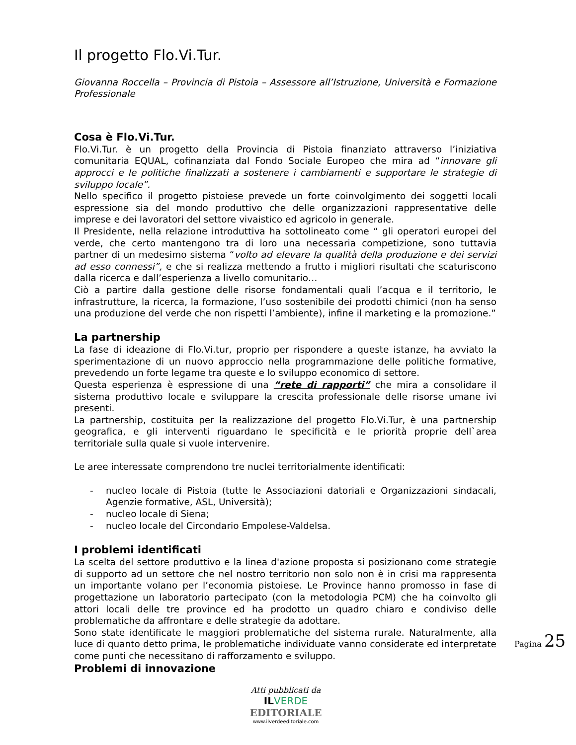Il progetto Flo.Vi.Tur.
Giovanna Roccella – Provincia di Pistoia – Assessore all’Istruzione, Università e Formazione Professionale
Cosa è Flo.Vi.Tur.
Flo.Vi.Tur. è un progetto della Provincia di Pistoia finanziato attraverso l’iniziativa comunitaria EQUAL, cofinanziata dal Fondo Sociale Europeo che mira ad “innovare gli approcci e le politiche finalizzati a sostenere i cambiamenti e supportare le strategie di sviluppo locale”.
Nello specifico il progetto pistoiese prevede un forte coinvolgimento dei soggetti locali espressione sia del mondo produttivo che delle organizzazioni rappresentative delle imprese e dei lavoratori del settore vivaistico ed agricolo in generale.
Il Presidente, nella relazione introduttiva ha sottolineato come “ gli operatori europei del verde, che certo mantengono tra di loro una necessaria competizione, sono tuttavia partner di un medesimo sistema “volto ad elevare la qualità della produzione e dei servizi ad esso connessi”, e che si realizza mettendo a frutto i migliori risultati che scaturiscono dalla ricerca e dall’esperienza a livello comunitario…
Ciò a partire dalla gestione delle risorse fondamentali quali l’acqua e il territorio, le infrastrutture, la ricerca, la formazione, l’uso sostenibile dei prodotti chimici (non ha senso una produzione del verde che non rispetti l’ambiente), infine il marketing e la promozione.”
La partnership
La fase di ideazione di Flo.Vi.tur, proprio per rispondere a queste istanze, ha avviato la sperimentazione di un nuovo approccio nella programmazione delle politiche formative, prevedendo un forte legame tra queste e lo sviluppo economico di settore.
Questa esperienza è espressione di una “rete di rapporti” che mira a consolidare il sistema produttivo locale e sviluppare la crescita professionale delle risorse umane ivi presenti.
La partnership, costituita per la realizzazione del progetto Flo.Vi.Tur, è una partnership geografica, e gli interventi riguardano le specificità e le priorità proprie dell`area territoriale sulla quale si vuole intervenire.
Le aree interessate comprendono tre nuclei territorialmente identificati:
- nucleo locale di Pistoia (tutte le Associazioni datoriali e Organizzazioni sindacali, Agenzie formative, ASL, Università);
- nucleo locale di Siena;
- nucleo locale del Circondario Empolese-Valdelsa.
I problemi identificati
La scelta del settore produttivo e la linea d'azione proposta si posizionano come strategie di supporto ad un settore che nel nostro territorio non solo non è in crisi ma rappresenta un importante volano per l’economia pistoiese. Le Province hanno promosso in fase di progettazione un laboratorio partecipato (con la metodologia PCM) che ha coinvolto gli attori locali delle tre province ed ha prodotto un quadro chiaro e condiviso delle problematiche da affrontare e delle strategie da adottare.
Sono state identificate le maggiori problematiche del sistema rurale. Naturalmente, alla luce di quanto detto prima, le problematiche individuate vanno considerate ed interpretate come punti che necessitano di rafforzamento e sviluppo.
Problemi di innovazione
Pagina 25
Atti pubblicati da
ILVERDE
EDITORIALE
www.ilverdeeditoriale.com